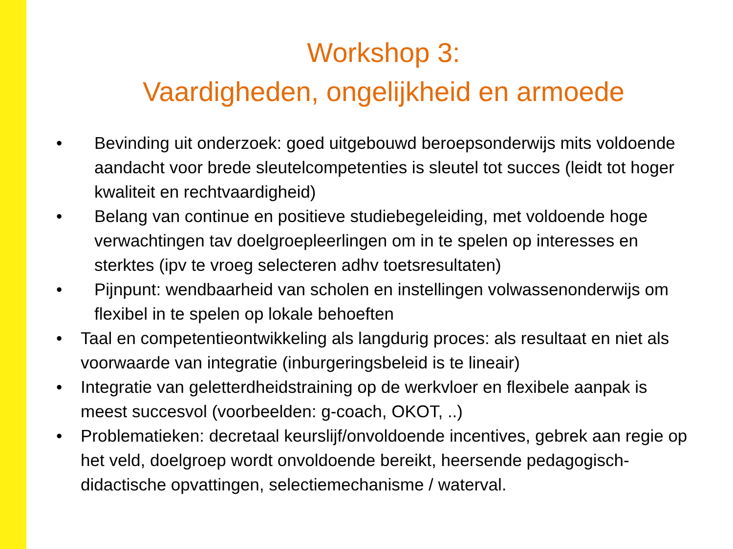Workshop 3:
Vaardigheden, ongelijkheid en armoede
• Bevinding uit onderzoek: goed uitgebouwd beroepsonderwijs mits voldoende
aandacht voor brede sleutelcompetenties is sleutel tot succes (leidt tot hoger
kwaliteit en rechtvaardigheid)
• Belang van continue en positieve studiebegeleiding, met voldoende hoge
verwachtingen tav doelgroepleerlingen om in te spelen op interesses en
sterktes (ipv te vroeg selecteren adhv toetsresultaten)
• Pijnpunt: wendbaarheid van scholen en instellingen volwassenonderwijs om
flexibel in te spelen op lokale behoeften
• Taal en competentieontwikkeling als langdurig proces: als resultaat en niet als
voorwaarde van integratie (inburgeringsbeleid is te lineair)
• Integratie van geletterdheidstraining op de werkvloer en flexibele aanpak is
meest succesvol (voorbeelden: g-coach, OKOT, ..)
• Problematieken: decretaal keurslijf/onvoldoende incentives, gebrek aan regie op
het veld, doelgroep wordt onvoldoende bereikt, heersende pedagogisch-
didactische opvattingen, selectiemechanisme / waterval.